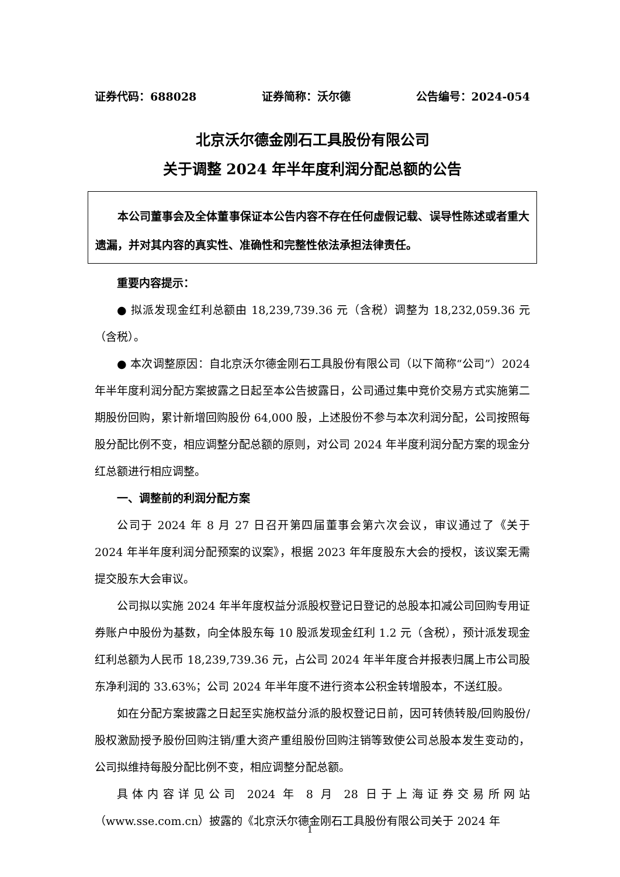证券代码：688028 证券简称：沃尔德 公告编号：2024-054
北京沃尔德金刚石工具股份有限公司
关于调整 2024 年半年度利润分配总额的公告
本公司董事会及全体董事保证本公告内容不存在任何虚假记载、误导性陈述或者重大遗漏，并对其内容的真实性、准确性和完整性依法承担法律责任。
重要内容提示：
● 拟派发现金红利总额由 18,239,739.36 元（含税）调整为 18,232,059.36 元（含税）。
● 本次调整原因：自北京沃尔德金刚石工具股份有限公司（以下简称“公司”）2024 年半年度利润分配方案披露之日起至本公告披露日，公司通过集中竞价交易方式实施第二期股份回购，累计新增回购股份 64,000 股，上述股份不参与本次利润分配，公司按照每股分配比例不变，相应调整分配总额的原则，对公司 2024 年半度利润分配方案的现金分红总额进行相应调整。
一、调整前的利润分配方案
公司于 2024 年 8 月 27 日召开第四届董事会第六次会议，审议通过了《关于 2024 年半年度利润分配预案的议案》，根据 2023 年年度股东大会的授权，该议案无需提交股东大会审议。
公司拟以实施 2024 年半年度权益分派股权登记日登记的总股本扣减公司回购专用证券账户中股份为基数，向全体股东每 10 股派发现金红利 1.2 元（含税），预计派发现金红利总额为人民币 18,239,739.36 元，占公司 2024 年半年度合并报表归属上市公司股东净利润的 33.63%；公司 2024 年半年度不进行资本公积金转增股本，不送红股。
如在分配方案披露之日起至实施权益分派的股权登记日前，因可转债转股/回购股份/股权激励授予股份回购注销/重大资产重组股份回购注销等致使公司总股本发生变动的，公司拟维持每股分配比例不变，相应调整分配总额。
具体内容详见公司 2024 年 8 月 28 日于上海证券交易所网站（www.sse.com.cn）披露的《北京沃尔德金刚石工具股份有限公司关于 2024 年
1